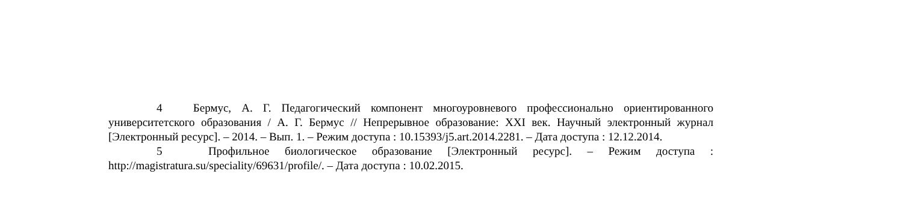4 Бермус, А. Г. Педагогический компонент многоуровневого профессионально ориентированного университетского образования / А. Г. Бермус // Непрерывное образование: XXI век. Научный электронный журнал [Электронный ресурс]. – 2014. – Вып. 1. – Режим доступа : 10.15393/j5.art.2014.2281. – Дата доступа : 12.12.2014.
5 Профильное биологическое образование [Электронный ресурс]. – Режим доступа : http://magistratura.su/speciality/69631/profile/. – Дата доступа : 10.02.2015.